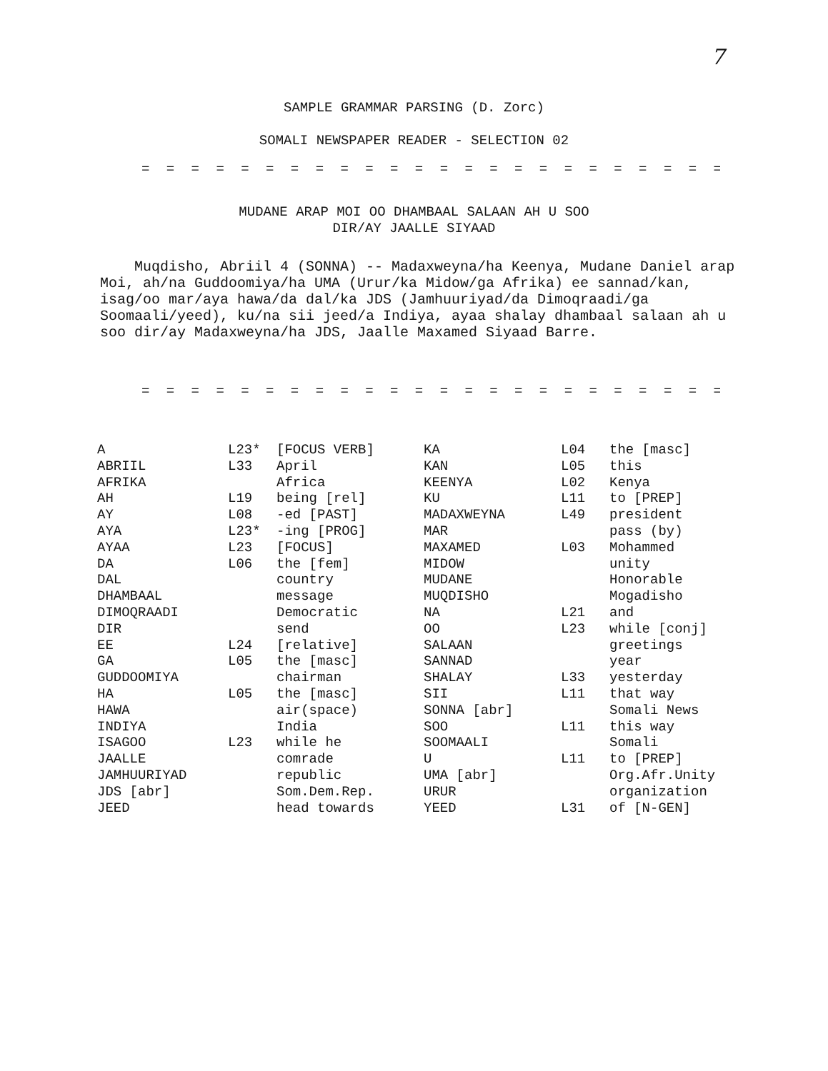7
SAMPLE GRAMMAR PARSING (D. Zorc)
SOMALI NEWSPAPER READER - SELECTION 02
= = = = = = = = = = = = = = = = = = = = = = = = = = = = = = =
MUDANE ARAP MOI OO DHAMBAAL SALAAN AH U SOO
DIR/AY JAALLE SIYAAD
Muqdisho, Abriil 4 (SONNA) -- Madaxweyna/ha Keenya, Mudane Daniel arap Moi, ah/na Guddoomiya/ha UMA (Urur/ka Midow/ga Afrika) ee sannad/kan, isag/oo mar/aya hawa/da dal/ka JDS (Jamhuuriyad/da Dimoqraadi/ga Soomaali/yeed), ku/na sii jeed/a Indiya, ayaa shalay dhambaal salaan ah u soo dir/ay Madaxweyna/ha JDS, Jaalle Maxamed Siyaad Barre.
= = = = = = = = = = = = = = = = = = = = = = = = = = = = = = =
| A | L23* | [FOCUS VERB] | KA | L04 | the [masc] |
| ABRIIL | L33 | April | KAN | L05 | this |
| AFRIKA | | Africa | KEENYA | L02 | Kenya |
| AH | L19 | being [rel] | KU | L11 | to [PREP] |
| AY | L08 | -ed [PAST] | MADAXWEYNA | L49 | president |
| AYA | L23* | -ing [PROG] | MAR | | pass (by) |
| AYAA | L23 | [FOCUS] | MAXAMED | L03 | Mohammed |
| DA | L06 | the [fem] | MIDOW | | unity |
| DAL | | country | MUDANE | | Honorable |
| DHAMBAAL | | message | MUQDISHO | | Mogadisho |
| DIMOQRAADI | | Democratic | NA | L21 | and |
| DIR | | send | OO | L23 | while [conj] |
| EE | L24 | [relative] | SALAAN | | greetings |
| GA | L05 | the [masc] | SANNAD | | year |
| GUDDOOMIYA | | chairman | SHALAY | L33 | yesterday |
| HA | L05 | the [masc] | SII | L11 | that way |
| HAWA | | air(space) | SONNA [abr] | | Somali News |
| INDIYA | | India | SOO | L11 | this way |
| ISAGOO | L23 | while he | SOOMAALI | | Somali |
| JAALLE | | comrade | U | L11 | to [PREP] |
| JAMHUURIYAD | | republic | UMA [abr] | | Org.Afr.Unity |
| JDS [abr] | | Som.Dem.Rep. | URUR | | organization |
| JEED | | head towards | YEED | L31 | of [N-GEN] |